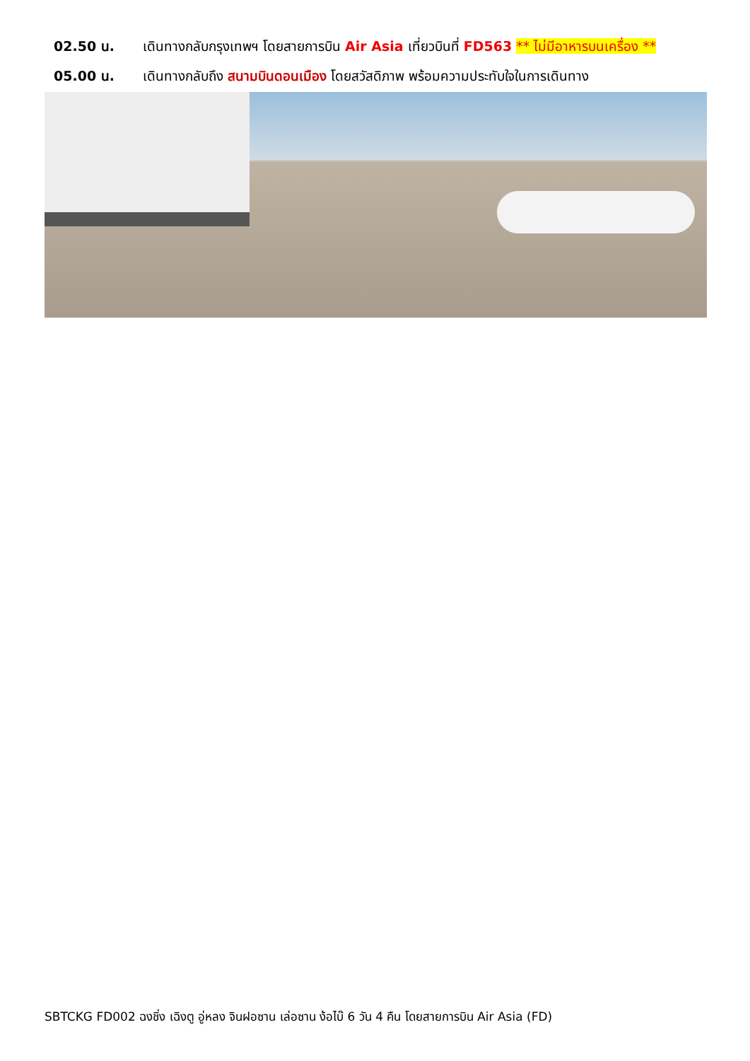02.50 น. เดินทางกลับกรุงเทพฯ โดยสายการบิน Air Asia เที่ยวบินที่ FD563 ** ไม่มีอาหารบนเครื่อง **
05.00 น. เดินทางกลับถึง สนามบินดอนเมือง โดยสวัสดิภาพ พร้อมความประทับใจในการเดินทาง
SBTCKG FD002 ฉงชิ่ง เฉิงตู อู่หลง จินฝอซาน เล่อซาน ง้อไบ๊ 6 วัน 4 คืน โดยสายการบิน Air Asia (FD)